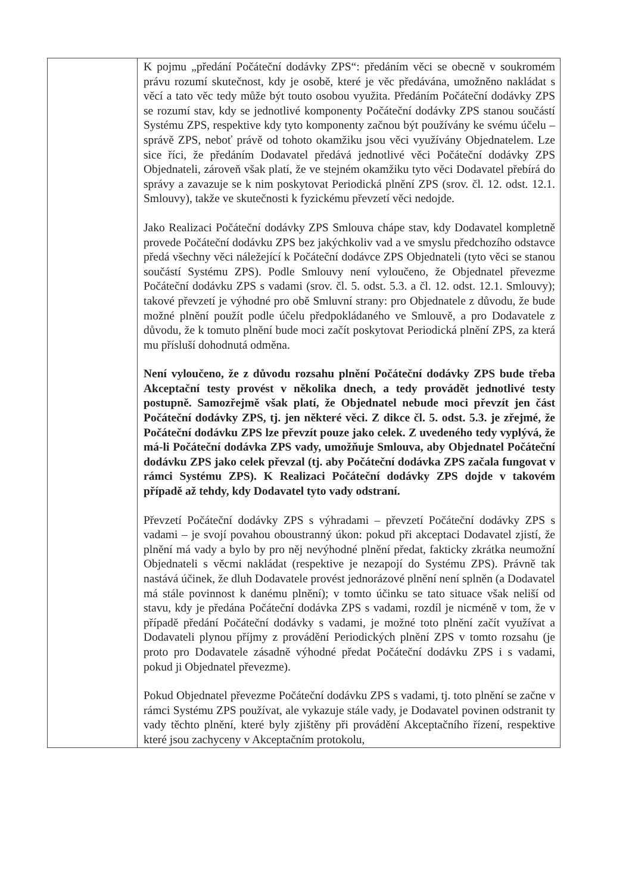| | K pojmu „předání Počáteční dodávky ZPS“: předáním věci se obecně v soukromém právu rozumí skutečnost, kdy je osobě, které je věc předávána, umožněno nakládat s věcí a tato věc tedy může být touto osobou využita. Předáním Počáteční dodávky ZPS se rozumí stav, kdy se jednotlivé komponenty Počáteční dodávky ZPS stanou součástí Systému ZPS, respektive kdy tyto komponenty začnou být používány ke svému účelu – správě ZPS, neboť právě od tohoto okamžiku jsou věci využívány Objednatelem. Lze sice říci, že předáním Dodavatel předává jednotlivé věci Počáteční dodávky ZPS Objednateli, zároveň však platí, že ve stejném okamžiku tyto věci Dodavatel přebírá do správy a zavazuje se k nim poskytovat Periodická plnění ZPS (srov. čl. 12. odst. 12.1. Smlouvy), takže ve skutečnosti k fyzickému převzetí věci nedojde. Jako Realizaci Počáteční dodávky ZPS Smlouva chápe stav, kdy Dodavatel kompletně provede Počáteční dodávku ZPS bez jakýchkoliv vad a ve smyslu předchozího odstavce předá všechny věci náležející k Počáteční dodávce ZPS Objednateli (tyto věci se stanou součástí Systému ZPS). Podle Smlouvy není vyloučeno, že Objednatel převezme Počáteční dodávku ZPS s vadami (srov. čl. 5. odst. 5.3. a čl. 12. odst. 12.1. Smlouvy); takové převzetí je výhodné pro obě Smluvní strany: pro Objednatele z důvodu, že bude možné plnění použít podle účelu předpokládaného ve Smlouvě, a pro Dodavatele z důvodu, že k tomuto plnění bude moci začít poskytovat Periodická plnění ZPS, za která mu přísluší dohodnutá odměna. Není vyloučeno, že z důvodu rozsahu plnění Počáteční dodávky ZPS bude třeba Akceptační testy provést v několika dnech, a tedy provádět jednotlivé testy postupně. Samozřejmě však platí, že Objednatel nebude moci převzít jen část Počáteční dodávky ZPS, tj. jen některé věci. Z dikce čl. 5. odst. 5.3. je zřejmé, že Počáteční dodávku ZPS lze převzít pouze jako celek. Z uvedeného tedy vyplývá, že má-li Počáteční dodávka ZPS vady, umožňuje Smlouva, aby Objednatel Počáteční dodávku ZPS jako celek převzal (tj. aby Počáteční dodávka ZPS začala fungovat v rámci Systému ZPS). K Realizaci Počáteční dodávky ZPS dojde v takovém případě až tehdy, kdy Dodavatel tyto vady odstraní. Převzetí Počáteční dodávky ZPS s výhradami – převzetí Počáteční dodávky ZPS s vadami – je svojí povahou oboustranný úkon: pokud při akceptaci Dodavatel zjistí, že plnění má vady a bylo by pro něj nevýhodné plnění předat, fakticky zkrátka neumožní Objednateli s věcmi nakládat (respektive je nezapojí do Systému ZPS). Právně tak nastává účinek, že dluh Dodavatele provést jednorázové plnění není splněn (a Dodavatel má stále povinnost k danému plnění); v tomto účinku se tato situace však neliší od stavu, kdy je předána Počáteční dodávka ZPS s vadami, rozdíl je nicméně v tom, že v případě předání Počáteční dodávky s vadami, je možné toto plnění začít využívat a Dodavateli plynou příjmy z provádění Periodických plnění ZPS v tomto rozsahu (je proto pro Dodavatele zásadně výhodné předat Počáteční dodávku ZPS i s vadami, pokud ji Objednatel převezme). Pokud Objednatel převezme Počáteční dodávku ZPS s vadami, tj. toto plnění se začne v rámci Systému ZPS používat, ale vykazuje stále vady, je Dodavatel povinen odstranit ty vady těchto plnění, které byly zjištěny při provádění Akceptačního řízení, respektive které jsou zachyceny v Akceptačním protokolu, |